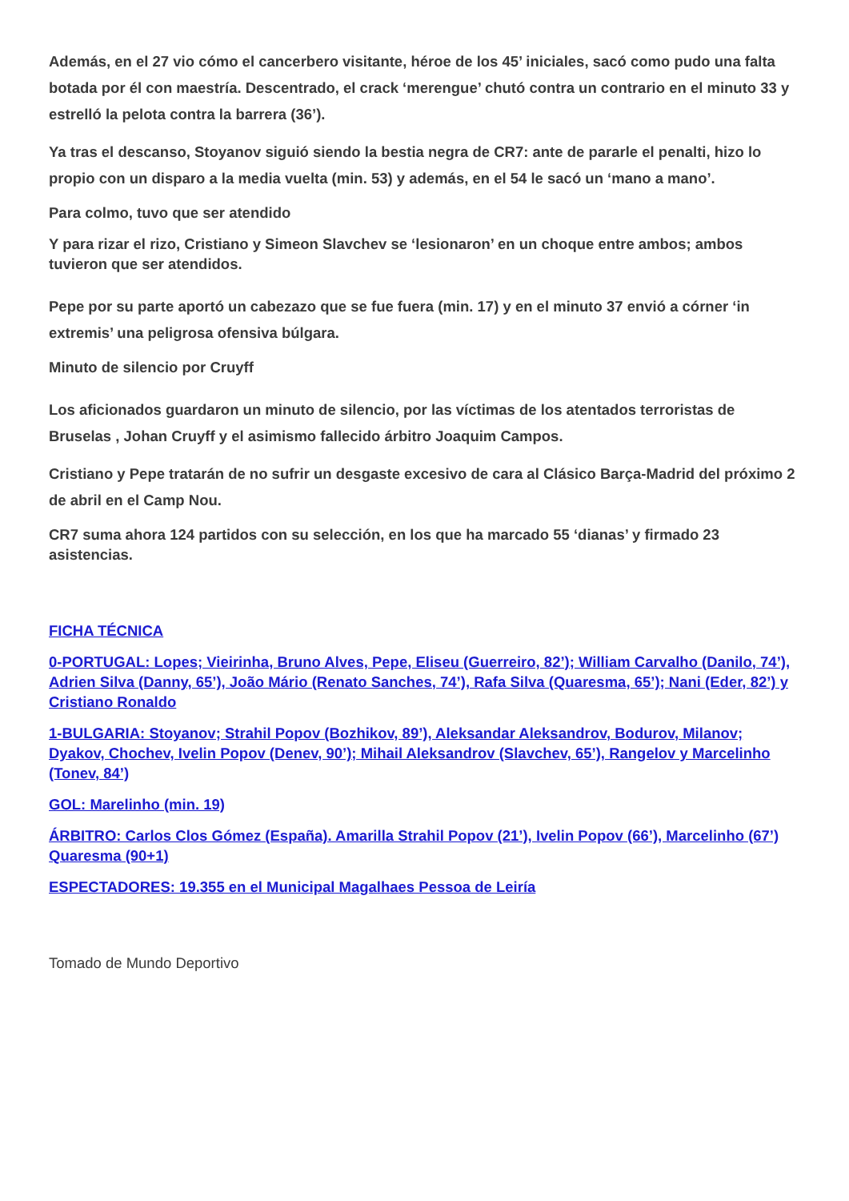Además, en el 27 vio cómo el cancerbero visitante, héroe de los 45’ iniciales, sacó como pudo una falta botada por él con maestría. Descentrado, el crack ‘merengue’ chutó contra un contrario en el minuto 33 y estrelló la pelota contra la barrera (36’).
Ya tras el descanso, Stoyanov siguió siendo la bestia negra de CR7: ante de pararle el penalti, hizo lo propio con un disparo a la media vuelta (min. 53) y además, en el 54 le sacó un ‘mano a mano’.
Para colmo, tuvo que ser atendido
Y para rizar el rizo, Cristiano y Simeon Slavchev se ‘lesionaron’ en un choque entre ambos; ambos tuvieron que ser atendidos.
Pepe por su parte aportó un cabezazo que se fue fuera (min. 17) y en el minuto 37 envió a córner ‘in extremis’ una peligrosa ofensiva búlgara.
Minuto de silencio por Cruyff
Los aficionados guardaron un minuto de silencio, por las víctimas de los atentados terroristas de Bruselas , Johan Cruyff y el asimismo fallecido árbitro Joaquim Campos.
Cristiano y Pepe tratarán de no sufrir un desgaste excesivo de cara al Clásico Barça-Madrid del próximo 2 de abril en el Camp Nou.
CR7 suma ahora 124 partidos con su selección, en los que ha marcado 55 ‘dianas’ y firmado 23 asistencias.
FICHA TÉCNICA
0-PORTUGAL: Lopes; Vieirinha, Bruno Alves, Pepe, Eliseu (Guerreiro, 82’); William Carvalho (Danilo, 74’), Adrien Silva (Danny, 65’), João Mário (Renato Sanches, 74’), Rafa Silva (Quaresma, 65’); Nani (Eder, 82’) y Cristiano Ronaldo
1-BULGARIA: Stoyanov; Strahil Popov (Bozhikov, 89’), Aleksandar Aleksandrov, Bodurov, Milanov; Dyakov, Chochev, Ivelin Popov (Denev, 90’); Mihail Aleksandrov (Slavchev, 65’), Rangelov y Marcelinho (Tonev, 84’)
GOL: Marelinho (min. 19)
ÁRBITRO: Carlos Clos Gómez (España). Amarilla Strahil Popov (21’), Ivelin Popov (66’), Marcelinho (67’) Quaresma (90+1)
ESPECTADORES: 19.355 en el Municipal Magalhaes Pessoa de Leiría
Tomado de Mundo Deportivo